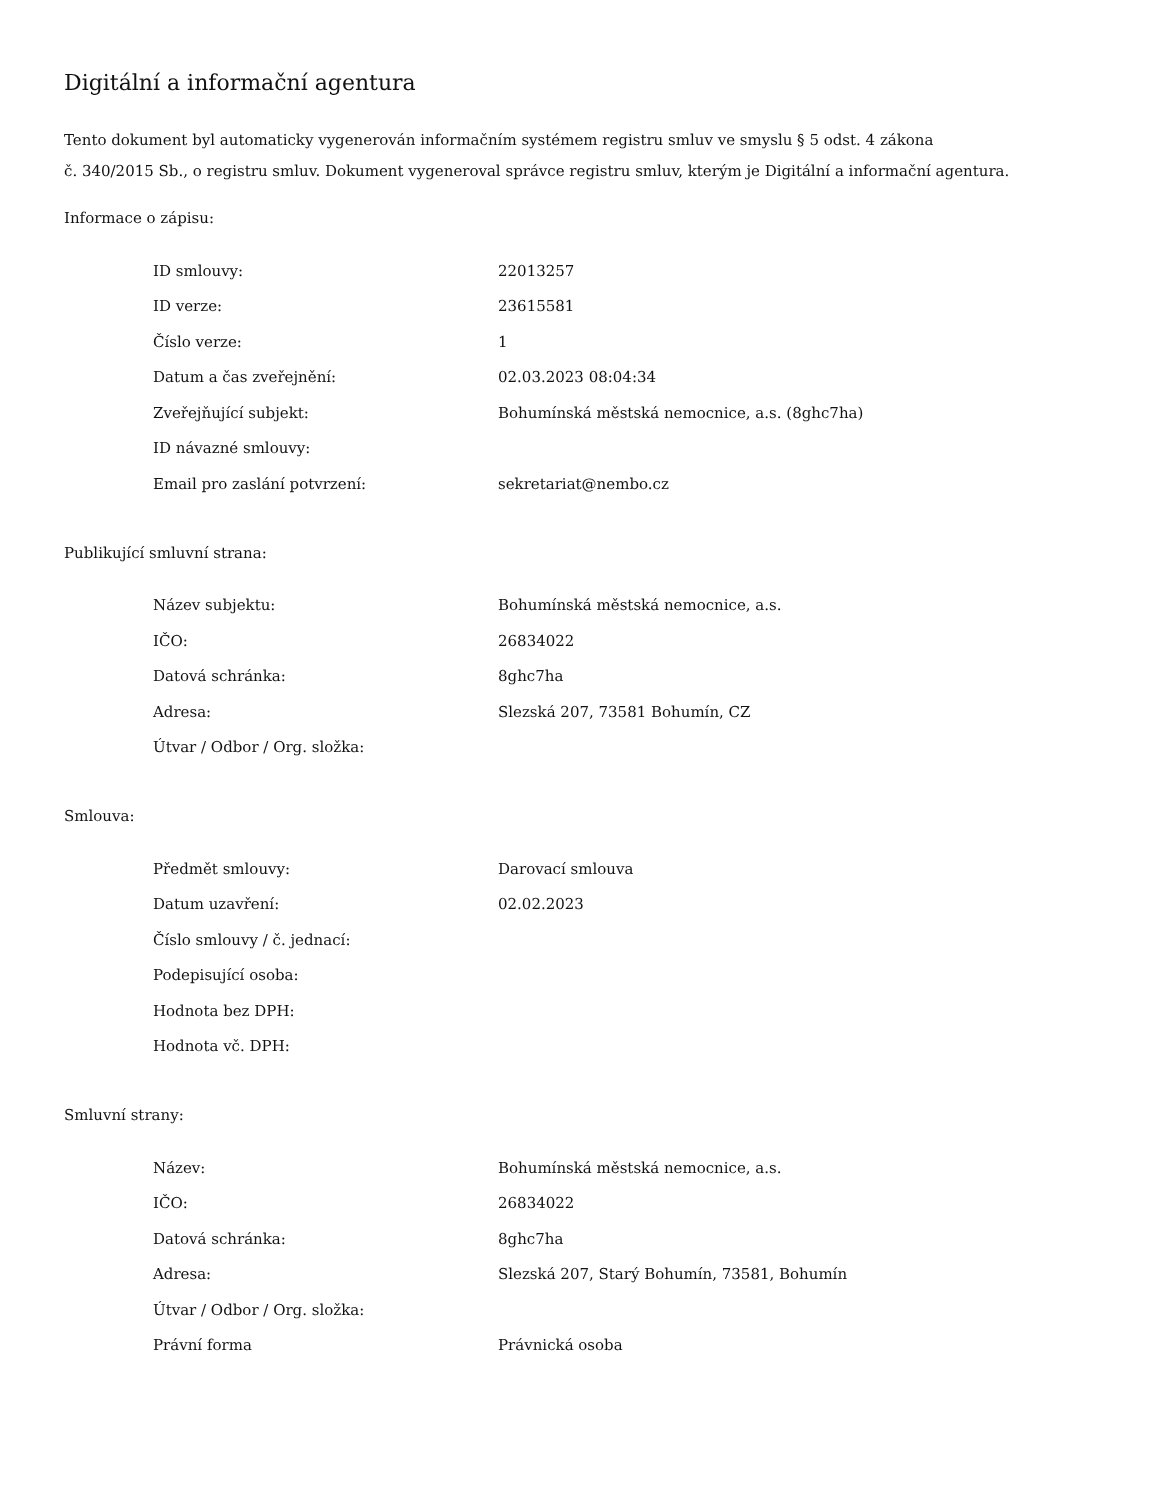Digitální a informační agentura
Tento dokument byl automaticky vygenerován informačním systémem registru smluv ve smyslu § 5 odst. 4 zákona
č. 340/2015 Sb., o registru smluv. Dokument vygeneroval správce registru smluv, kterým je Digitální a informační agentura.
Informace o zápisu:
| ID smlouvy: | 22013257 |
| ID verze: | 23615581 |
| Číslo verze: | 1 |
| Datum a čas zveřejnění: | 02.03.2023 08:04:34 |
| Zveřejňující subjekt: | Bohumínská městská nemocnice, a.s. (8ghc7ha) |
| ID návazné smlouvy: | |
| Email pro zaslání potvrzení: | sekretariat@nembo.cz |
Publikující smluvní strana:
| Název subjektu: | Bohumínská městská nemocnice, a.s. |
| IČO: | 26834022 |
| Datová schránka: | 8ghc7ha |
| Adresa: | Slezská 207, 73581 Bohumín, CZ |
| Útvar / Odbor / Org. složka: | |
Smlouva:
| Předmět smlouvy: | Darovací smlouva |
| Datum uzavření: | 02.02.2023 |
| Číslo smlouvy / č. jednací: | |
| Podepisující osoba: | |
| Hodnota bez DPH: | |
| Hodnota vč. DPH: | |
Smluvní strany:
| Název: | Bohumínská městská nemocnice, a.s. |
| IČO: | 26834022 |
| Datová schránka: | 8ghc7ha |
| Adresa: | Slezská 207, Starý Bohumín, 73581, Bohumín |
| Útvar / Odbor / Org. složka: | |
| Právní forma | Právnická osoba |